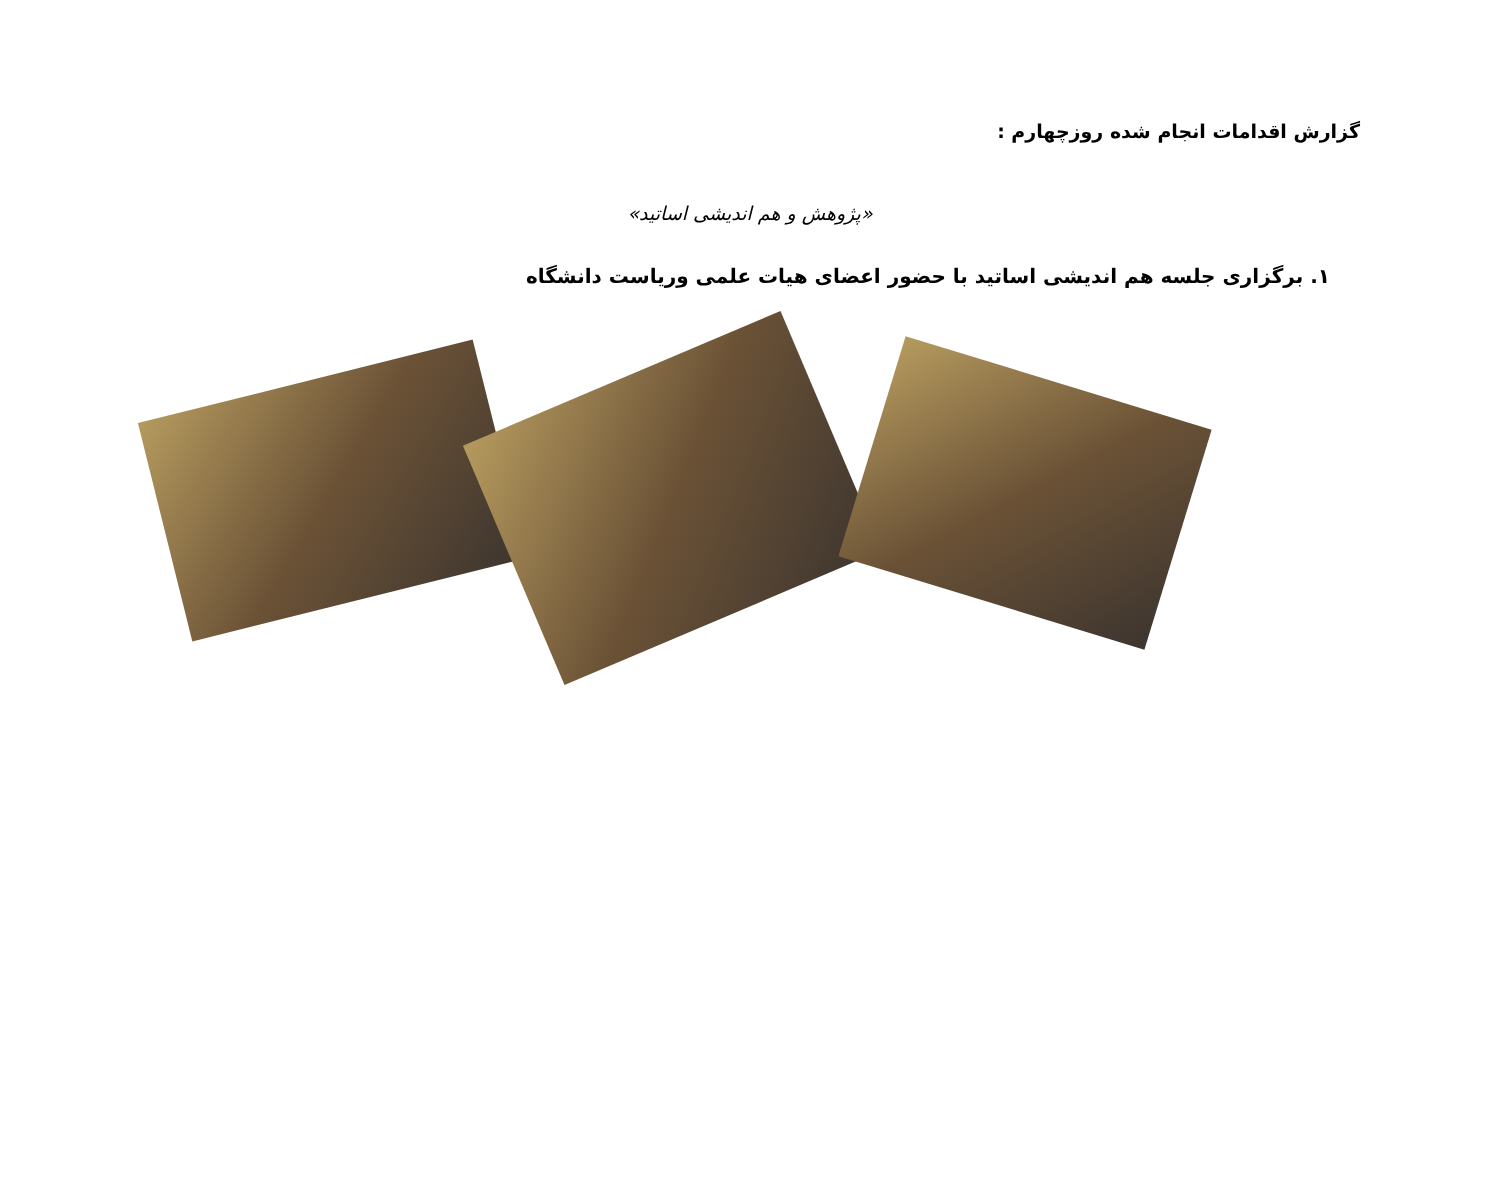گزارش اقدامات انجام شده روزچهارم :
«پژوهش و هم اندیشی اساتید»
۱. برگزاری جلسه هم اندیشی اساتید با حضور اعضای هیات علمی وریاست دانشگاه